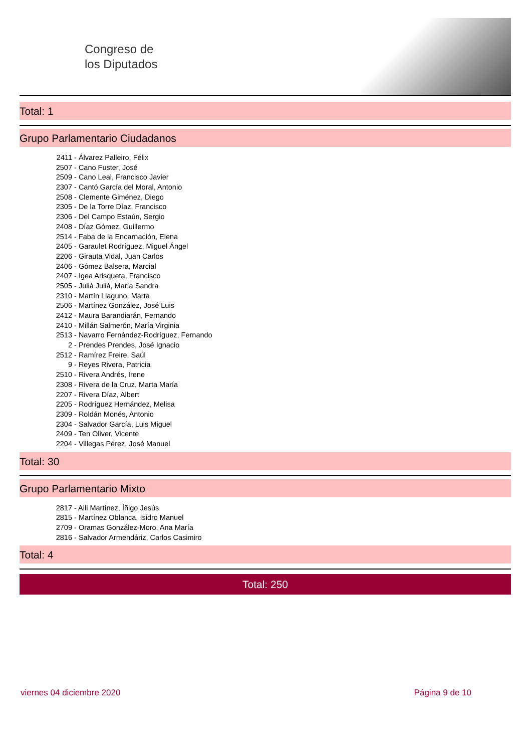Congreso de
los Diputados
Total: 1
Grupo Parlamentario Ciudadanos
2411 - Álvarez Palleiro, Félix
2507 - Cano Fuster, José
2509 - Cano Leal, Francisco Javier
2307 - Cantó García del Moral, Antonio
2508 - Clemente Giménez, Diego
2305 - De la Torre Díaz, Francisco
2306 - Del Campo Estaún, Sergio
2408 - Díaz Gómez, Guillermo
2514 - Faba de la Encarnación, Elena
2405 - Garaulet Rodríguez, Miguel Ángel
2206 - Girauta Vidal, Juan Carlos
2406 - Gómez Balsera, Marcial
2407 - Igea Arisqueta, Francisco
2505 - Julià Julià, María Sandra
2310 - Martín Llaguno, Marta
2506 - Martínez González, José Luis
2412 - Maura Barandiarán, Fernando
2410 - Millán Salmerón, María Virginia
2513 - Navarro Fernández-Rodríguez, Fernando
2 - Prendes Prendes, José Ignacio
2512 - Ramírez Freire, Saúl
9 - Reyes Rivera, Patricia
2510 - Rivera Andrés, Irene
2308 - Rivera de la Cruz, Marta María
2207 - Rivera Díaz, Albert
2205 - Rodríguez Hernández, Melisa
2309 - Roldán Monés, Antonio
2304 - Salvador García, Luis Miguel
2409 - Ten Oliver, Vicente
2204 - Villegas Pérez, José Manuel
Total: 30
Grupo Parlamentario Mixto
2817 - Alli Martínez, Íñigo Jesús
2815 - Martínez Oblanca, Isidro Manuel
2709 - Oramas González-Moro, Ana María
2816 - Salvador Armendáriz, Carlos Casimiro
Total: 4
Total: 250
viernes 04 diciembre 2020 Página 9 de 10